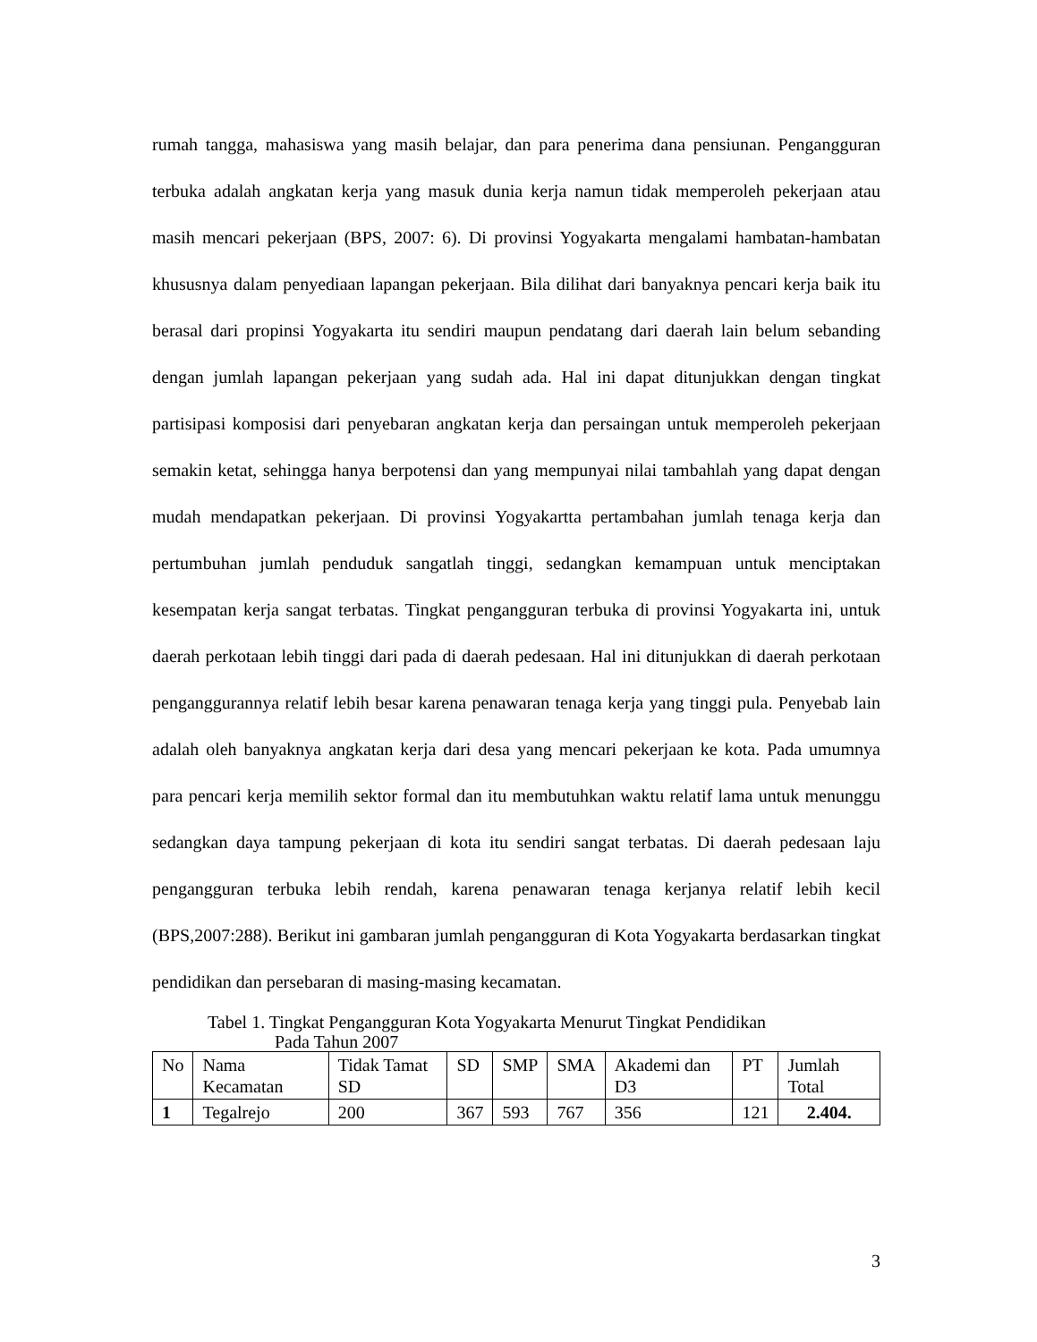rumah tangga, mahasiswa yang masih belajar, dan para penerima dana pensiunan. Pengangguran terbuka adalah angkatan kerja yang masuk dunia kerja namun tidak memperoleh pekerjaan atau masih mencari pekerjaan (BPS, 2007: 6). Di provinsi Yogyakarta mengalami hambatan-hambatan khususnya dalam penyediaan lapangan pekerjaan. Bila dilihat dari banyaknya pencari kerja baik itu berasal dari propinsi Yogyakarta itu sendiri maupun pendatang dari daerah lain belum sebanding dengan jumlah lapangan pekerjaan yang sudah ada. Hal ini dapat ditunjukkan dengan tingkat partisipasi komposisi dari penyebaran angkatan kerja dan persaingan untuk memperoleh pekerjaan semakin ketat, sehingga hanya berpotensi dan yang mempunyai nilai tambahlah yang dapat dengan mudah mendapatkan pekerjaan. Di provinsi Yogyakartta pertambahan jumlah tenaga kerja dan pertumbuhan jumlah penduduk sangatlah tinggi, sedangkan kemampuan untuk menciptakan kesempatan kerja sangat terbatas. Tingkat pengangguran terbuka di provinsi Yogyakarta ini, untuk daerah perkotaan lebih tinggi dari pada di daerah pedesaan. Hal ini ditunjukkan di daerah perkotaan penganggurannya relatif lebih besar karena penawaran tenaga kerja yang tinggi pula. Penyebab lain adalah oleh banyaknya angkatan kerja dari desa yang mencari pekerjaan ke kota. Pada umumnya para pencari kerja memilih sektor formal dan itu membutuhkan waktu relatif lama untuk menunggu sedangkan daya tampung pekerjaan di kota itu sendiri sangat terbatas. Di daerah pedesaan laju pengangguran terbuka lebih rendah, karena penawaran tenaga kerjanya relatif lebih kecil (BPS,2007:288). Berikut ini gambaran jumlah pengangguran di Kota Yogyakarta berdasarkan tingkat pendidikan dan persebaran di masing-masing kecamatan.
Tabel 1. Tingkat Pengangguran Kota Yogyakarta Menurut Tingkat Pendidikan
Pada Tahun 2007
| No | Nama Kecamatan | Tidak Tamat SD | SD | SMP | SMA | Akademi dan D3 | PT | Jumlah Total |
| --- | --- | --- | --- | --- | --- | --- | --- | --- |
| 1 | Tegalrejo | 200 | 367 | 593 | 767 | 356 | 121 | 2.404. |
3